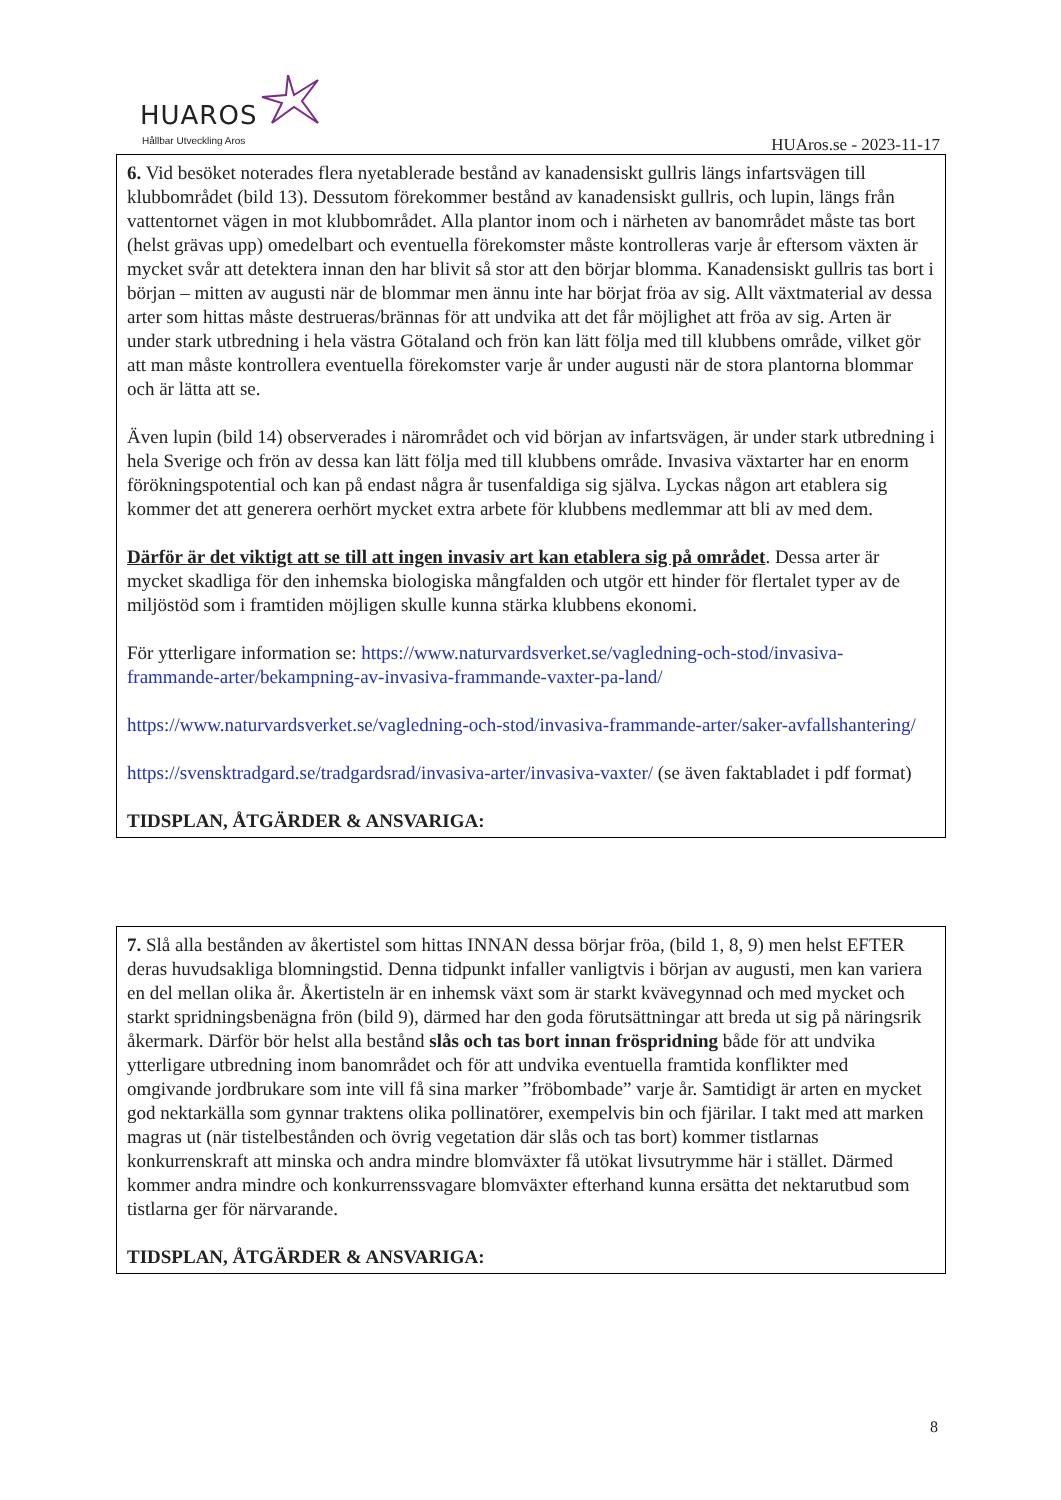HUAROS
Hållbar Utveckling Aros HUAros.se - 2023-11-17
6. Vid besöket noterades flera nyetablerade bestånd av kanadensiskt gullris längs infartsvägen till klubbområdet (bild 13). Dessutom förekommer bestånd av kanadensiskt gullris, och lupin, längs från vattentornet vägen in mot klubbområdet. Alla plantor inom och i närheten av banområdet måste tas bort (helst grävas upp) omedelbart och eventuella förekomster måste kontrolleras varje år eftersom växten är mycket svår att detektera innan den har blivit så stor att den börjar blomma. Kanadensiskt gullris tas bort i början – mitten av augusti när de blommar men ännu inte har börjat fröa av sig. Allt växtmaterial av dessa arter som hittas måste destrueras/brännas för att undvika att det får möjlighet att fröa av sig. Arten är under stark utbredning i hela västra Götaland och frön kan lätt följa med till klubbens område, vilket gör att man måste kontrollera eventuella förekomster varje år under augusti när de stora plantorna blommar och är lätta att se.
Även lupin (bild 14) observerades i närområdet och vid början av infartsvägen, är under stark utbredning i hela Sverige och frön av dessa kan lätt följa med till klubbens område. Invasiva växtarter har en enorm förökningspotential och kan på endast några år tusenfaldiga sig själva. Lyckas någon art etablera sig kommer det att generera oerhört mycket extra arbete för klubbens medlemmar att bli av med dem.
Därför är det viktigt att se till att ingen invasiv art kan etablera sig på området. Dessa arter är mycket skadliga för den inhemska biologiska mångfalden och utgör ett hinder för flertalet typer av de miljöstöd som i framtiden möjligen skulle kunna stärka klubbens ekonomi.
För ytterligare information se: https://www.naturvardsverket.se/vagledning-och-stod/invasiva-frammande-arter/bekampning-av-invasiva-frammande-vaxter-pa-land/
https://www.naturvardsverket.se/vagledning-och-stod/invasiva-frammande-arter/saker-avfallshantering/
https://svensktradgard.se/tradgardsrad/invasiva-arter/invasiva-vaxter/ (se även faktabladet i pdf format)
TIDSPLAN, ÅTGÄRDER & ANSVARIGA:
7. Slå alla bestånden av åkertistel som hittas INNAN dessa börjar fröa, (bild 1, 8, 9) men helst EFTER deras huvudsakliga blomningstid. Denna tidpunkt infaller vanligtvis i början av augusti, men kan variera en del mellan olika år. Åkertisteln är en inhemsk växt som är starkt kvävegynnad och med mycket och starkt spridningsbenägna frön (bild 9), därmed har den goda förutsättningar att breda ut sig på näringsrik åkermark. Därför bör helst alla bestånd slås och tas bort innan fröspridning både för att undvika ytterligare utbredning inom banområdet och för att undvika eventuella framtida konflikter med omgivande jordbrukare som inte vill få sina marker ”fröbombade” varje år. Samtidigt är arten en mycket god nektarkälla som gynnar traktens olika pollinatörer, exempelvis bin och fjärilar. I takt med att marken magras ut (när tistelbestånden och övrig vegetation där slås och tas bort) kommer tistlarnas konkurrenskraft att minska och andra mindre blomväxter få utökat livsutrymme här i stället. Därmed kommer andra mindre och konkurrenssvagare blomväxter efterhand kunna ersätta det nektarutbud som tistlarna ger för närvarande.
TIDSPLAN, ÅTGÄRDER & ANSVARIGA:
8